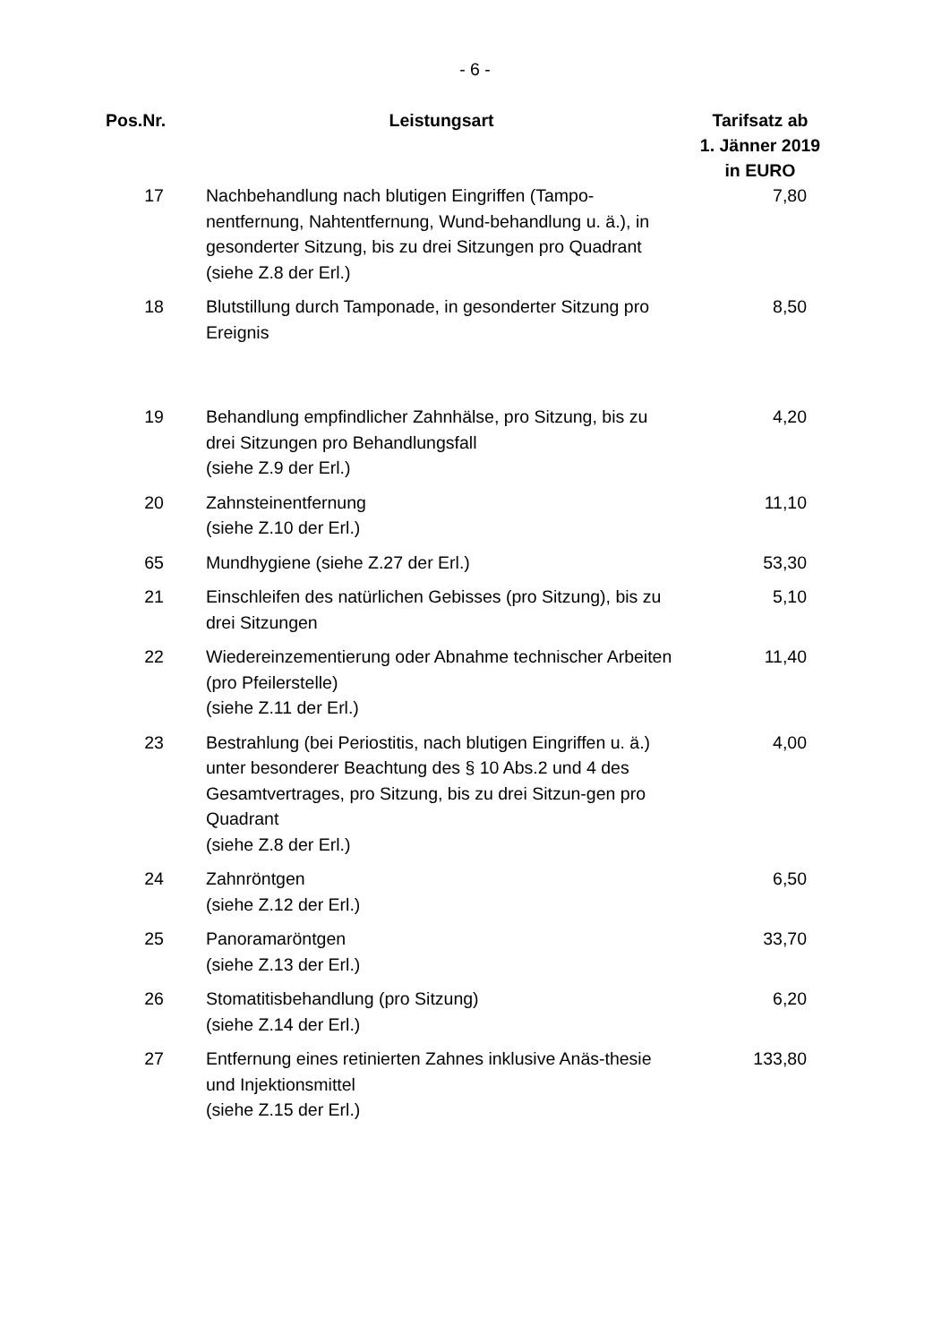- 6 -
| Pos.Nr. | Leistungsart | Tarifsatz ab 1. Jänner 2019 in EURO |
| --- | --- | --- |
| 17 | Nachbehandlung nach blutigen Eingriffen (Tampo-nentfernung, Nahtentfernung, Wund-behandlung u. ä.), in gesonderter Sitzung, bis zu drei Sitzungen pro Quadrant (siehe Z.8 der Erl.) | 7,80 |
| 18 | Blutstillung durch Tamponade, in gesonderter Sitzung pro Ereignis | 8,50 |
| 19 | Behandlung empfindlicher Zahnhälse, pro Sitzung, bis zu drei Sitzungen pro Behandlungsfall (siehe Z.9 der Erl.) | 4,20 |
| 20 | Zahnsteinentfernung (siehe Z.10 der Erl.) | 11,10 |
| 65 | Mundhygiene (siehe Z.27 der Erl.) | 53,30 |
| 21 | Einschleifen des natürlichen Gebisses (pro Sitzung), bis zu drei Sitzungen | 5,10 |
| 22 | Wiedereinzementierung oder Abnahme technischer Arbeiten (pro Pfeilerstelle) (siehe Z.11 der Erl.) | 11,40 |
| 23 | Bestrahlung (bei Periostitis, nach blutigen Eingriffen u. ä.) unter besonderer Beachtung des § 10 Abs.2 und 4 des Gesamtvertrages, pro Sitzung, bis zu drei Sitzun-gen pro Quadrant (siehe Z.8 der Erl.) | 4,00 |
| 24 | Zahnröntgen (siehe Z.12 der Erl.) | 6,50 |
| 25 | Panoramaröntgen (siehe Z.13 der Erl.) | 33,70 |
| 26 | Stomatitisbehandlung (pro Sitzung) (siehe Z.14 der Erl.) | 6,20 |
| 27 | Entfernung eines retinierten Zahnes inklusive Anäs-thesie und Injektionsmittel (siehe Z.15 der Erl.) | 133,80 |